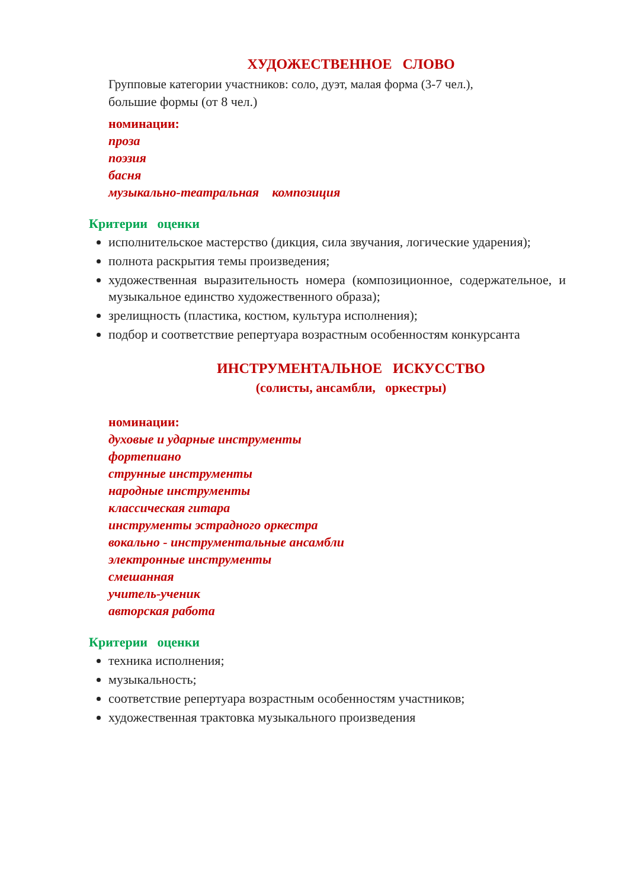ХУДОЖЕСТВЕННОЕ СЛОВО
Групповые категории участников: соло, дуэт, малая форма (3-7 чел.),
большие формы (от 8 чел.)
номинации:
проза
поэзия
басня
музыкально-театральная композиция
Критерии оценки
исполнительское мастерство (дикция, сила звучания, логические ударения);
полнота раскрытия темы произведения;
художественная выразительность номера (композиционное, содержательное, и музыкальное единство художественного образа);
зрелищность (пластика, костюм, культура исполнения);
подбор и соответствие репертуара возрастным особенностям конкурсанта
ИНСТРУМЕНТАЛЬНОЕ ИСКУССТВО
(солисты, ансамбли, оркестры)
номинации:
духовые и ударные инструменты
фортепиано
струнные инструменты
народные инструменты
классическая гитара
инструменты эстрадного оркестра
вокально - инструментальные ансамбли
электронные инструменты
смешанная
учитель-ученик
авторская работа
Критерии оценки
техника исполнения;
музыкальность;
соответствие репертуара возрастным особенностям участников;
художественная трактовка музыкального произведения